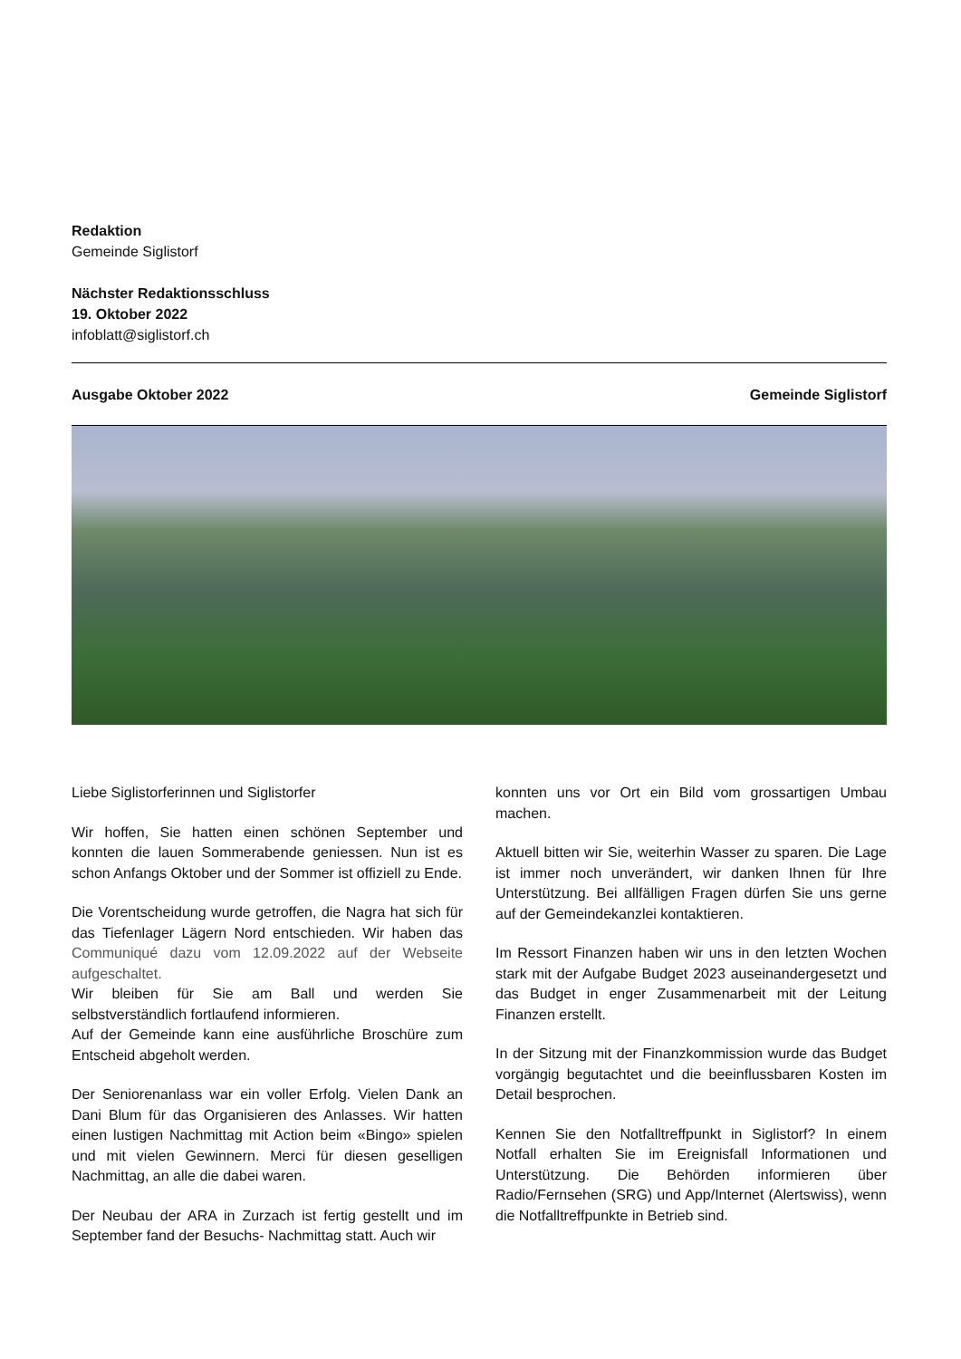Redaktion
Gemeinde Siglistorf
Nächster Redaktionsschluss
19. Oktober 2022
infoblatt@siglistorf.ch
Ausgabe Oktober 2022 Gemeinde Siglistorf
Liebe Siglistorferinnen und Siglistorfer
Wir hoffen, Sie hatten einen schönen September und konnten die lauen Sommerabende geniessen. Nun ist es schon Anfangs Oktober und der Sommer ist offiziell zu Ende.
Die Vorentscheidung wurde getroffen, die Nagra hat sich für das Tiefenlager Lägern Nord entschieden. Wir haben das Communiqué dazu vom 12.09.2022 auf der Webseite aufgeschaltet.
Wir bleiben für Sie am Ball und werden Sie selbstverständlich fortlaufend informieren.
Auf der Gemeinde kann eine ausführliche Broschüre zum Entscheid abgeholt werden.
Der Seniorenanlass war ein voller Erfolg. Vielen Dank an Dani Blum für das Organisieren des Anlasses. Wir hatten einen lustigen Nachmittag mit Action beim «Bingo» spielen und mit vielen Gewinnern. Merci für diesen geselligen Nachmittag, an alle die dabei waren.
Der Neubau der ARA in Zurzach ist fertig gestellt und im September fand der Besuchs- Nachmittag statt. Auch wir
konnten uns vor Ort ein Bild vom grossartigen Umbau machen.
Aktuell bitten wir Sie, weiterhin Wasser zu sparen. Die Lage ist immer noch unverändert, wir danken Ihnen für Ihre Unterstützung. Bei allfälligen Fragen dürfen Sie uns gerne auf der Gemeindekanzlei kontaktieren.
Im Ressort Finanzen haben wir uns in den letzten Wochen stark mit der Aufgabe Budget 2023 auseinandergesetzt und das Budget in enger Zusammenarbeit mit der Leitung Finanzen erstellt.
In der Sitzung mit der Finanzkommission wurde das Budget vorgängig begutachtet und die beeinflussbaren Kosten im Detail besprochen.
Kennen Sie den Notfalltreffpunkt in Siglistorf? In einem Notfall erhalten Sie im Ereignisfall Informationen und Unterstützung. Die Behörden informieren über Radio/Fernsehen (SRG) und App/Internet (Alertswiss), wenn die Notfalltreffpunkte in Betrieb sind.